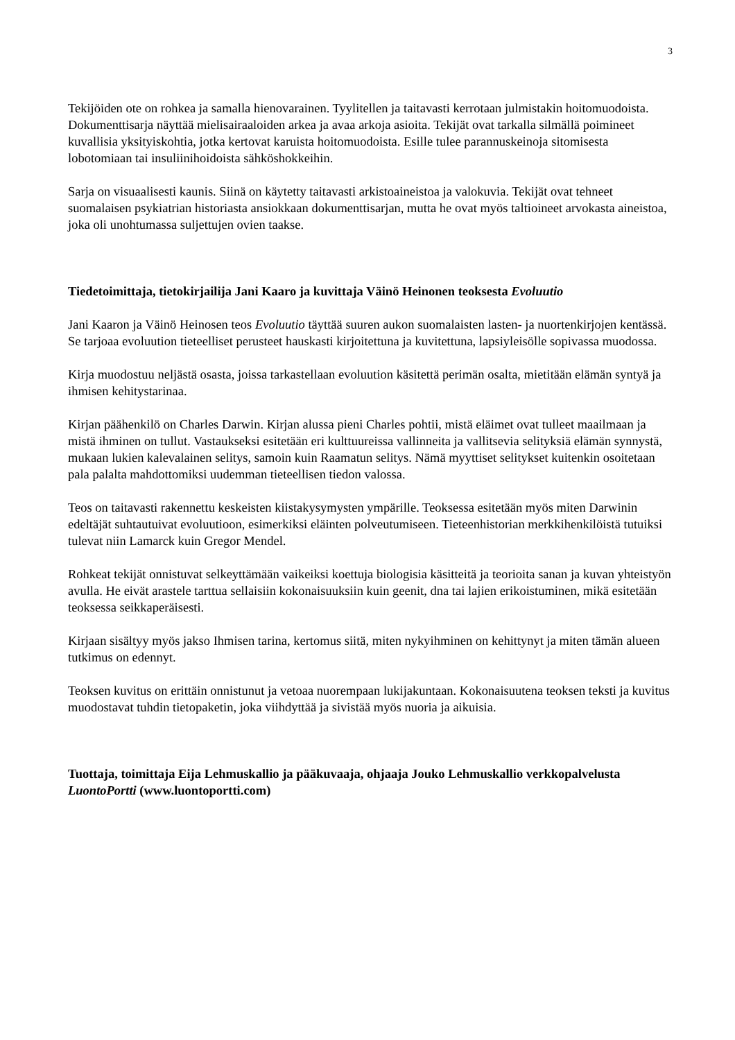3
Tekijöiden ote on rohkea ja samalla hienovarainen. Tyylitellen ja taitavasti kerrotaan julmistakin hoitomuodoista. Dokumenttisarja näyttää mielisairaaloiden arkea ja avaa arkoja asioita. Tekijät ovat tarkalla silmällä poimineet kuvallisia yksityiskohtia, jotka kertovat karuista hoitomuodoista. Esille tulee parannuskeinoja sitomisesta lobotomiaan tai insuliinihoidoista sähköshokkeihin.
Sarja on visuaalisesti kaunis. Siinä on käytetty taitavasti arkistoaineistoa ja valokuvia. Tekijät ovat tehneet suomalaisen psykiatrian historiasta ansiokkaan dokumenttisarjan, mutta he ovat myös taltioineet arvokasta aineistoa, joka oli unohtumassa suljettujen ovien taakse.
Tiedetoimittaja, tietokirjailija Jani Kaaro ja kuvittaja Väinö Heinonen teoksesta Evoluutio
Jani Kaaron ja Väinö Heinosen teos Evoluutio täyttää suuren aukon suomalaisten lasten- ja nuortenkirjojen kentässä. Se tarjoaa evoluution tieteelliset perusteet hauskasti kirjoitettuna ja kuvitettuna, lapsiyleisölle sopivassa muodossa.
Kirja muodostuu neljästä osasta, joissa tarkastellaan evoluution käsitettä perimän osalta, mietitään elämän syntyä ja ihmisen kehitystarinaa.
Kirjan päähenkilö on Charles Darwin. Kirjan alussa pieni Charles pohtii, mistä eläimet ovat tulleet maailmaan ja mistä ihminen on tullut. Vastaukseksi esitetään eri kulttuureissa vallinneita ja vallitsevia selityksiä elämän synnystä, mukaan lukien kalevalainen selitys, samoin kuin Raamatun selitys. Nämä myyttiset selitykset kuitenkin osoitetaan pala palalta mahdottomiksi uudemman tieteellisen tiedon valossa.
Teos on taitavasti rakennettu keskeisten kiistakysymysten ympärille. Teoksessa esitetään myös miten Darwinin edeltäjät suhtautuivat evoluutioon, esimerkiksi eläinten polveutumiseen. Tieteenhistorian merkkihenkilöistä tutuiksi tulevat niin Lamarck kuin Gregor Mendel.
Rohkeat tekijät onnistuvat selkeyttämään vaikeiksi koettuja biologisia käsitteitä ja teorioita sanan ja kuvan yhteistyön avulla. He eivät arastele tarttua sellaisiin kokonaisuuksiin kuin geenit, dna tai lajien erikoistuminen, mikä esitetään teoksessa seikkaperäisesti.
Kirjaan sisältyy myös jakso Ihmisen tarina, kertomus siitä, miten nykyihminen on kehittynyt ja miten tämän alueen tutkimus on edennyt.
Teoksen kuvitus on erittäin onnistunut ja vetoaa nuorempaan lukijakuntaan. Kokonaisuutena teoksen teksti ja kuvitus muodostavat tuhdin tietopaketin, joka viihdyttää ja sivistää myös nuoria ja aikuisia.
Tuottaja, toimittaja Eija Lehmuskallio ja pääkuvaaja, ohjaaja Jouko Lehmuskallio verkkopalvelusta LuontoPortti (www.luontoportti.com)